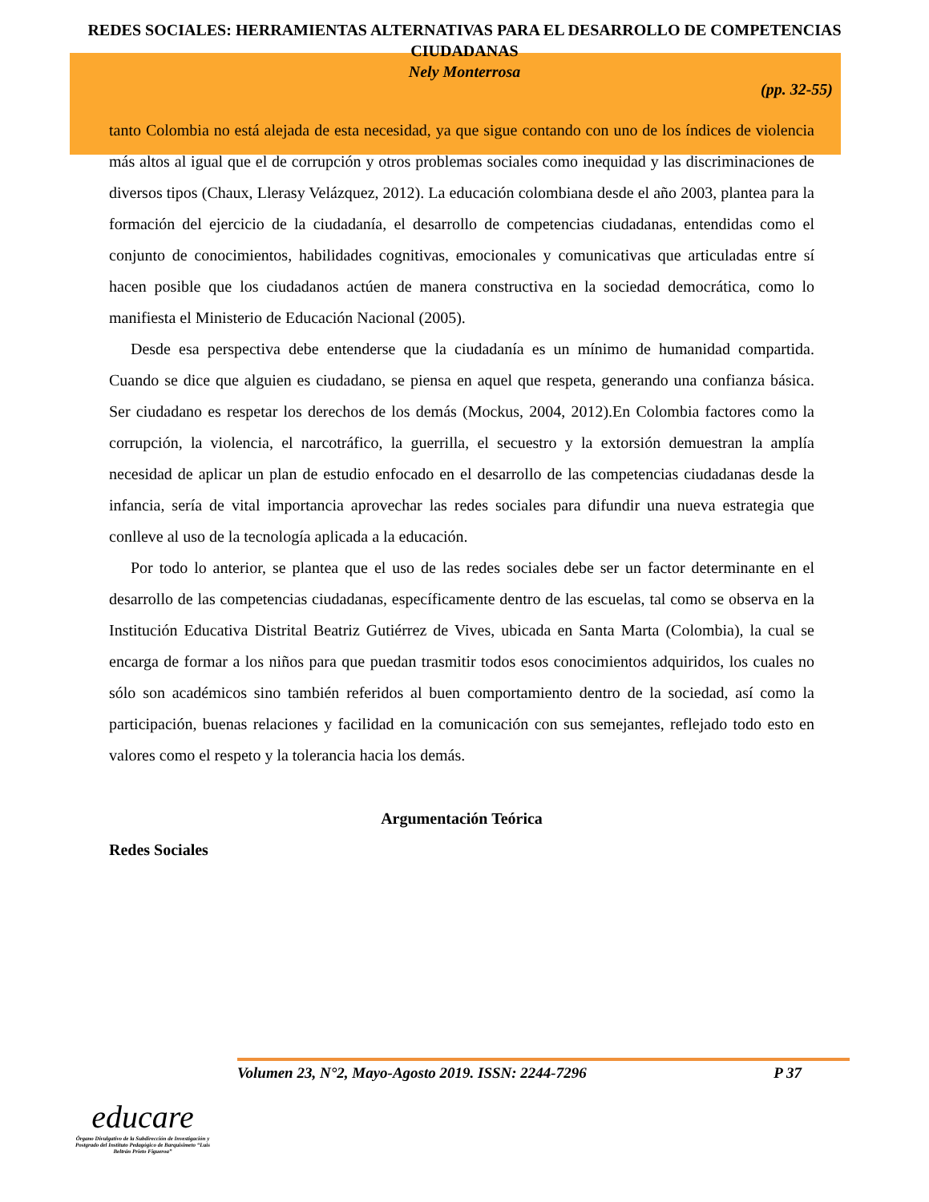REDES SOCIALES: HERRAMIENTAS ALTERNATIVAS PARA EL DESARROLLO DE COMPETENCIAS CIUDADANAS
Nely Monterrosa
(pp. 32-55)
tanto Colombia no está alejada de esta necesidad, ya que sigue contando con uno de los índices de violencia más altos al igual que el de corrupción y otros problemas sociales como inequidad y las discriminaciones de diversos tipos (Chaux, Llerasy Velázquez, 2012). La educación colombiana desde el año 2003, plantea para la formación del ejercicio de la ciudadanía, el desarrollo de competencias ciudadanas, entendidas como el conjunto de conocimientos, habilidades cognitivas, emocionales y comunicativas que articuladas entre sí hacen posible que los ciudadanos actúen de manera constructiva en la sociedad democrática, como lo manifiesta el Ministerio de Educación Nacional (2005).
Desde esa perspectiva debe entenderse que la ciudadanía es un mínimo de humanidad compartida. Cuando se dice que alguien es ciudadano, se piensa en aquel que respeta, generando una confianza básica. Ser ciudadano es respetar los derechos de los demás (Mockus, 2004, 2012).En Colombia factores como la corrupción, la violencia, el narcotráfico, la guerrilla, el secuestro y la extorsión demuestran la amplía necesidad de aplicar un plan de estudio enfocado en el desarrollo de las competencias ciudadanas desde la infancia, sería de vital importancia aprovechar las redes sociales para difundir una nueva estrategia que conlleve al uso de la tecnología aplicada a la educación.
Por todo lo anterior, se plantea que el uso de las redes sociales debe ser un factor determinante en el desarrollo de las competencias ciudadanas, específicamente dentro de las escuelas, tal como se observa en la Institución Educativa Distrital Beatriz Gutiérrez de Vives, ubicada en Santa Marta (Colombia), la cual se encarga de formar a los niños para que puedan trasmitir todos esos conocimientos adquiridos, los cuales no sólo son académicos sino también referidos al buen comportamiento dentro de la sociedad, así como la participación, buenas relaciones y facilidad en la comunicación con sus semejantes, reflejado todo esto en valores como el respeto y la tolerancia hacia los demás.
Argumentación Teórica
Redes Sociales
Volumen 23, N°2, Mayo-Agosto 2019. ISSN: 2244-7296 P 37
educare
Órgano Divulgativo de la Subdirección de Investigación y Postgrado del Instituto Pedagógico de Barquisimeto “Luis Beltrán Prieto Figueroa”